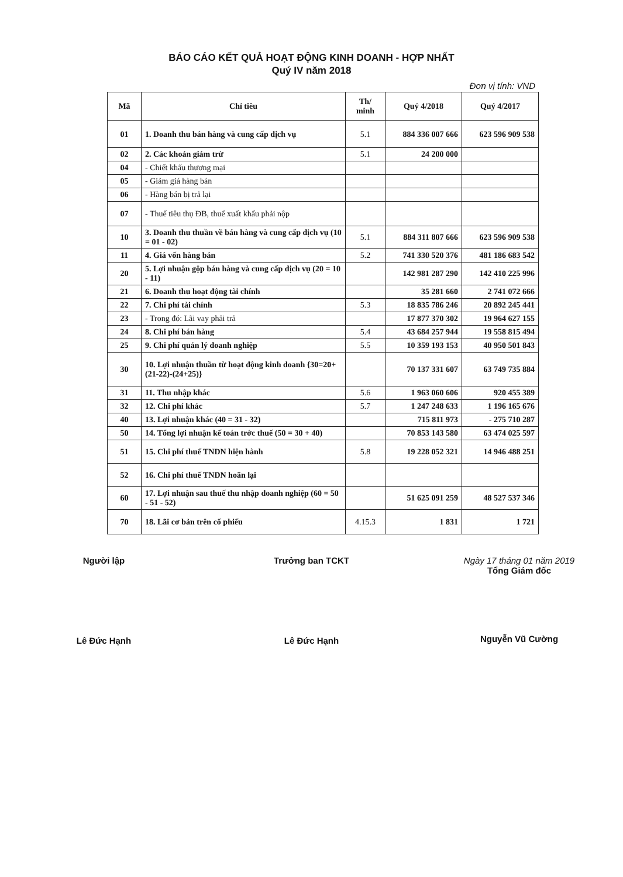BÁO CÁO KẾT QUẢ HOẠT ĐỘNG KINH DOANH - HỢP NHẤT
Quý IV năm 2018
Đơn vị tính: VND
| Mã | Chỉ tiêu | Th/ minh | Quý 4/2018 | Quý 4/2017 |
| --- | --- | --- | --- | --- |
| 01 | 1. Doanh thu bán hàng và cung cấp dịch vụ | 5.1 | 884 336 007 666 | 623 596 909 538 |
| 02 | 2. Các khoản giảm trừ | 5.1 | 24 200 000 | |
| 04 | - Chiết khấu thương mại | | | |
| 05 | - Giảm giá hàng bán | | | |
| 06 | - Hàng bán bị trả lại | | | |
| 07 | - Thuế tiêu thụ ĐB, thuế xuất khẩu phải nộp | | | |
| 10 | 3. Doanh thu thuần về bán hàng và cung cấp dịch vụ (10 = 01 - 02) | 5.1 | 884 311 807 666 | 623 596 909 538 |
| 11 | 4. Giá vốn hàng bán | 5.2 | 741 330 520 376 | 481 186 683 542 |
| 20 | 5. Lợi nhuận gộp bán hàng và cung cấp dịch vụ (20 = 10 - 11) | | 142 981 287 290 | 142 410 225 996 |
| 21 | 6. Doanh thu hoạt động tài chính | | 35 281 660 | 2 741 072 666 |
| 22 | 7. Chi phí tài chính | 5.3 | 18 835 786 246 | 20 892 245 441 |
| 23 | - Trong đó: Lãi vay phải trả | | 17 877 370 302 | 19 964 627 155 |
| 24 | 8. Chi phí bán hàng | 5.4 | 43 684 257 944 | 19 558 815 494 |
| 25 | 9. Chi phí quản lý doanh nghiệp | 5.5 | 10 359 193 153 | 40 950 501 843 |
| 30 | 10. Lợi nhuận thuần từ hoạt động kinh doanh {30=20+(21-22)-(24+25)} | | 70 137 331 607 | 63 749 735 884 |
| 31 | 11. Thu nhập khác | 5.6 | 1 963 060 606 | 920 455 389 |
| 32 | 12. Chi phí khác | 5.7 | 1 247 248 633 | 1 196 165 676 |
| 40 | 13. Lợi nhuận khác (40 = 31 - 32) | | 715 811 973 | - 275 710 287 |
| 50 | 14. Tổng lợi nhuận kế toán trớc thuế (50 = 30 + 40) | | 70 853 143 580 | 63 474 025 597 |
| 51 | 15. Chi phí thuế TNDN hiện hành | 5.8 | 19 228 052 321 | 14 946 488 251 |
| 52 | 16. Chi phí thuế TNDN hoãn lại | | | |
| 60 | 17. Lợi nhuận sau thuế thu nhập doanh nghiệp (60 = 50 - 51 - 52) | | 51 625 091 259 | 48 527 537 346 |
| 70 | 18. Lãi cơ bản trên cổ phiếu | 4.15.3 | 1 831 | 1 721 |
Người lập
Lê Đức Hạnh
Trưởng ban TCKT
Lê Đức Hạnh
Ngày 17 tháng 01 năm 2019
Tổng Giám đốc
Nguyễn Vũ Cường